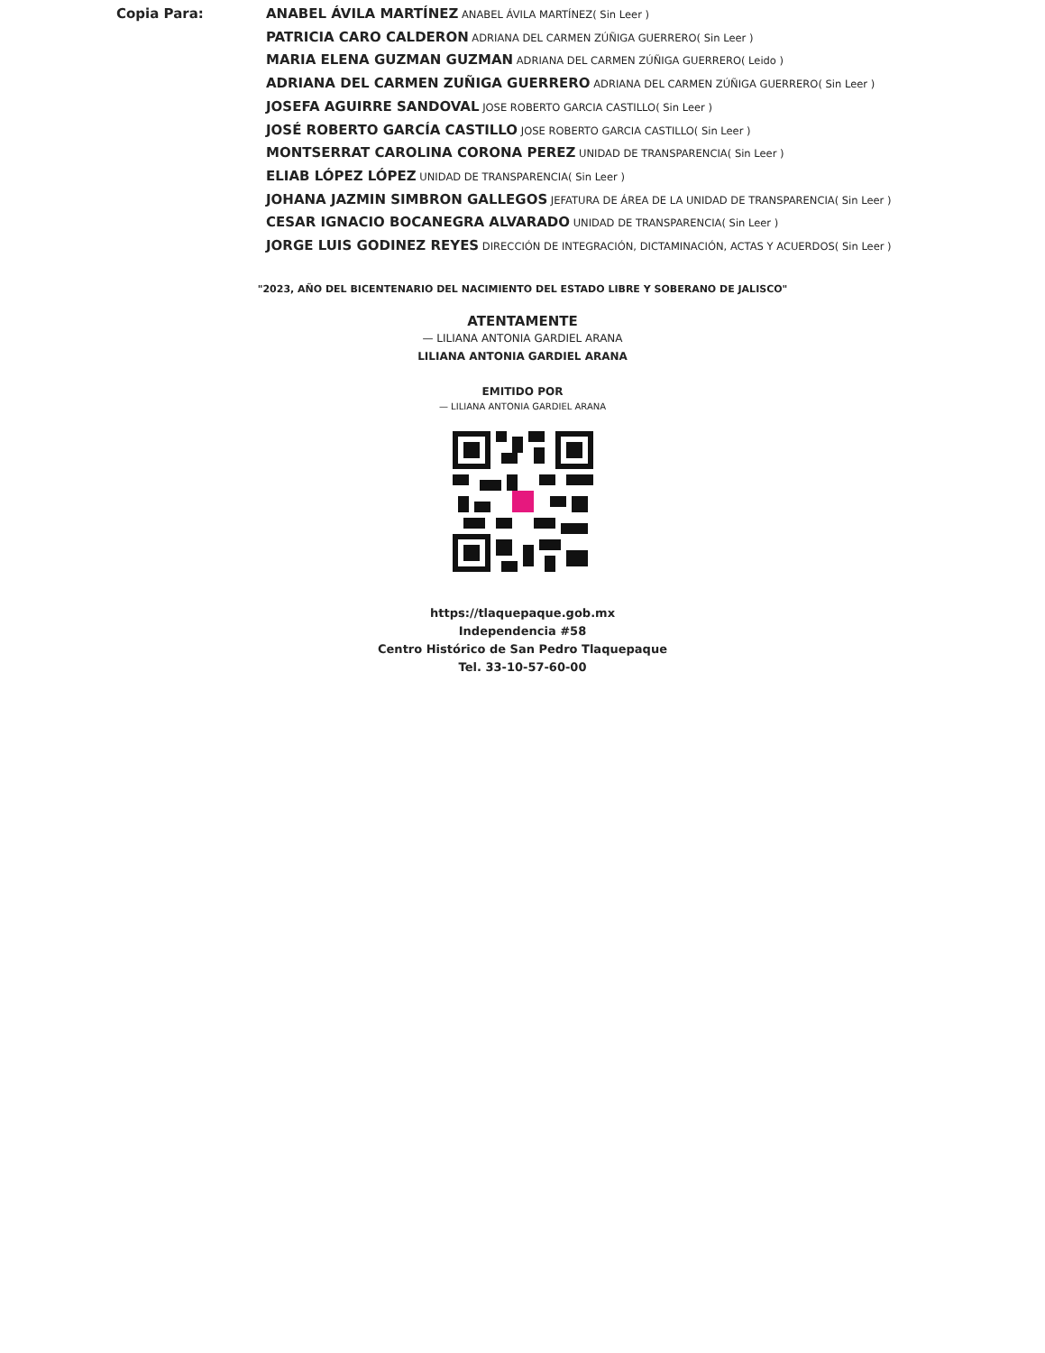Copia Para:
ANABEL ÁVILA MARTÍNEZ ANABEL ÁVILA MARTÍNEZ( Sin Leer )
PATRICIA CARO CALDERON ADRIANA DEL CARMEN ZÚÑIGA GUERRERO( Sin Leer )
MARIA ELENA GUZMAN GUZMAN ADRIANA DEL CARMEN ZÚÑIGA GUERRERO( Leido )
ADRIANA DEL CARMEN ZUÑIGA GUERRERO ADRIANA DEL CARMEN ZÚÑIGA GUERRERO( Sin Leer )
JOSEFA AGUIRRE SANDOVAL JOSE ROBERTO GARCIA CASTILLO( Sin Leer )
JOSÉ ROBERTO GARCÍA CASTILLO JOSE ROBERTO GARCIA CASTILLO( Sin Leer )
MONTSERRAT CAROLINA CORONA PEREZ UNIDAD DE TRANSPARENCIA( Sin Leer )
ELIAB LÓPEZ LÓPEZ UNIDAD DE TRANSPARENCIA( Sin Leer )
JOHANA JAZMIN SIMBRON GALLEGOS JEFATURA DE ÁREA DE LA UNIDAD DE TRANSPARENCIA( Sin Leer )
CESAR IGNACIO BOCANEGRA ALVARADO UNIDAD DE TRANSPARENCIA( Sin Leer )
JORGE LUIS GODINEZ REYES DIRECCIÓN DE INTEGRACIÓN, DICTAMINACIÓN, ACTAS Y ACUERDOS( Sin Leer )
"2023, AÑO DEL BICENTENARIO DEL NACIMIENTO DEL ESTADO LIBRE Y SOBERANO DE JALISCO"
ATENTAMENTE
— LILIANA ANTONIA GARDIEL ARANA
LILIANA ANTONIA GARDIEL ARANA
EMITIDO POR
— LILIANA ANTONIA GARDIEL ARANA
https://tlaquepaque.gob.mx
Independencia #58
Centro Histórico de San Pedro Tlaquepaque
Tel. 33-10-57-60-00